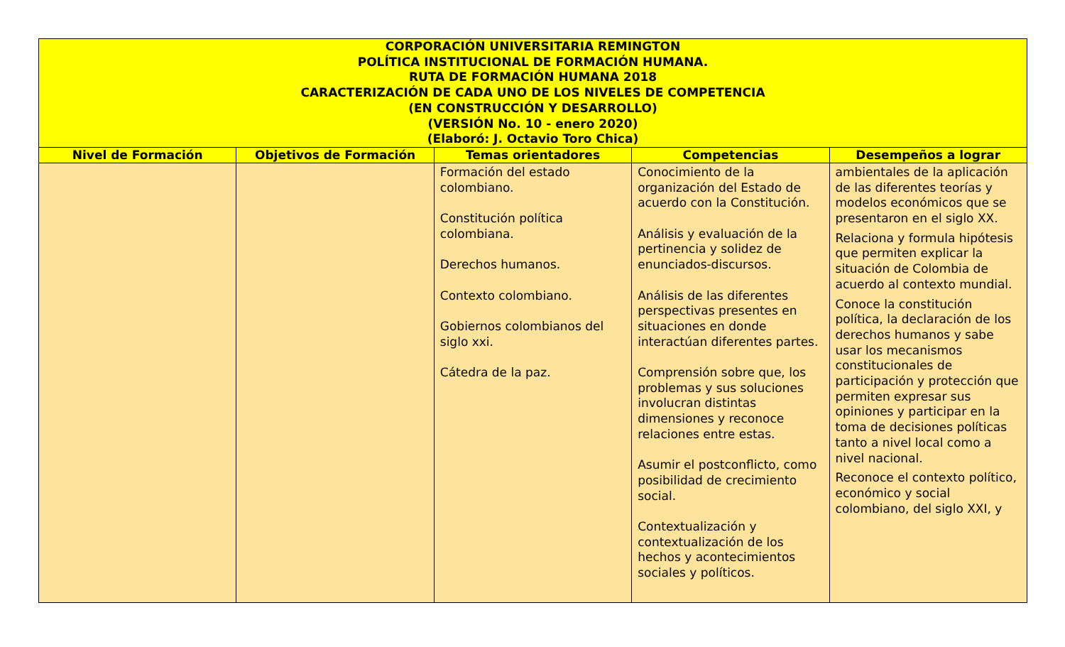| CORPORACIÓN UNIVERSITARIA REMINGTON POLÍTICA INSTITUCIONAL DE FORMACIÓN HUMANA. RUTA DE FORMACIÓN HUMANA 2018 CARACTERIZACIÓN DE CADA UNO DE LOS NIVELES DE COMPETENCIA (EN CONSTRUCCIÓN Y DESARROLLO) (VERSIÓN No. 10 - enero 2020) (Elaboró: J. Octavio Toro Chica) | | | | |
| Nivel de Formación | Objetivos de Formación | Temas orientadores | Competencias | Desempeños a lograr |
| | | Formación del estado colombiano. Constitución política colombiana. Derechos humanos. Contexto colombiano. Gobiernos colombianos del siglo xxi. Cátedra de la paz. | Conocimiento de la organización del Estado de acuerdo con la Constitución. Análisis y evaluación de la pertinencia y solidez de enunciados-discursos. Análisis de las diferentes perspectivas presentes en situaciones en donde interactúan diferentes partes. Comprensión sobre que, los problemas y sus soluciones involucran distintas dimensiones y reconoce relaciones entre estas. Asumir el postconflicto, como posibilidad de crecimiento social. Contextualización y contextualización de los hechos y acontecimientos sociales y políticos. | ambientales de la aplicación de las diferentes teorías y modelos económicos que se presentaron en el siglo XX. Relaciona y formula hipótesis que permiten explicar la situación de Colombia de acuerdo al contexto mundial. Conoce la constitución política, la declaración de los derechos humanos y sabe usar los mecanismos constitucionales de participación y protección que permiten expresar sus opiniones y participar en la toma de decisiones políticas tanto a nivel local como a nivel nacional. Reconoce el contexto político, económico y social colombiano, del siglo XXI, y |